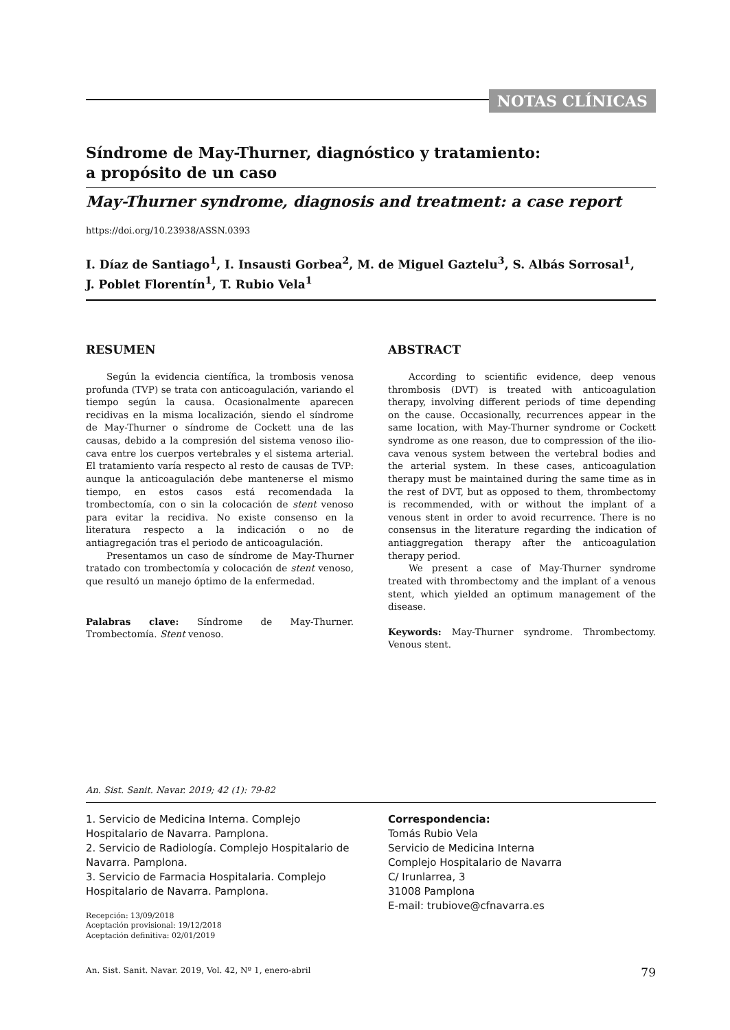NOTAS CLÍNICAS
Síndrome de May-Thurner, diagnóstico y tratamiento:
a propósito de un caso
May-Thurner syndrome, diagnosis and treatment: a case report
https://doi.org/10.23938/ASSN.0393
I. Díaz de Santiago<sup>1</sup>, I. Insausti Gorbea<sup>2</sup>, M. de Miguel Gaztelu<sup>3</sup>, S. Albás Sorrosal<sup>1</sup>,
J. Poblet Florentín<sup>1</sup>, T. Rubio Vela<sup>1</sup>
RESUMEN
Según la evidencia científica, la trombosis venosa profunda (TVP) se trata con anticoagulación, variando el tiempo según la causa. Ocasionalmente aparecen recidivas en la misma localización, siendo el síndrome de May-Thurner o síndrome de Cockett una de las causas, debido a la compresión del sistema venoso ilio-cava entre los cuerpos vertebrales y el sistema arterial. El tratamiento varía respecto al resto de causas de TVP: aunque la anticoagulación debe mantenerse el mismo tiempo, en estos casos está recomendada la trombectomía, con o sin la colocación de stent venoso para evitar la recidiva. No existe consenso en la literatura respecto a la indicación o no de antiagregación tras el periodo de anticoagulación.
Presentamos un caso de síndrome de May-Thurner tratado con trombectomía y colocación de stent venoso, que resultó un manejo óptimo de la enfermedad.
Palabras clave: Síndrome de May-Thurner. Trombectomía. Stent venoso.
ABSTRACT
According to scientific evidence, deep venous thrombosis (DVT) is treated with anticoagulation therapy, involving different periods of time depending on the cause. Occasionally, recurrences appear in the same location, with May-Thurner syndrome or Cockett syndrome as one reason, due to compression of the ilio-cava venous system between the vertebral bodies and the arterial system. In these cases, anticoagulation therapy must be maintained during the same time as in the rest of DVT, but as opposed to them, thrombectomy is recommended, with or without the implant of a venous stent in order to avoid recurrence. There is no consensus in the literature regarding the indication of antiaggregation therapy after the anticoagulation therapy period.
We present a case of May-Thurner syndrome treated with thrombectomy and the implant of a venous stent, which yielded an optimum management of the disease.
Keywords: May-Thurner syndrome. Thrombectomy. Venous stent.
An. Sist. Sanit. Navar. 2019; 42 (1): 79-82
1. Servicio de Medicina Interna. Complejo Hospitalario de Navarra. Pamplona.
2. Servicio de Radiología. Complejo Hospitalario de Navarra. Pamplona.
3. Servicio de Farmacia Hospitalaria. Complejo Hospitalario de Navarra. Pamplona.
Recepción: 13/09/2018
Aceptación provisional: 19/12/2018
Aceptación definitiva: 02/01/2019
Correspondencia:
Tomás Rubio Vela
Servicio de Medicina Interna
Complejo Hospitalario de Navarra
C/ Irunlarrea, 3
31008 Pamplona
E-mail: trubiove@cfnavarra.es
An. Sist. Sanit. Navar. 2019, Vol. 42, Nº 1, enero-abril 79